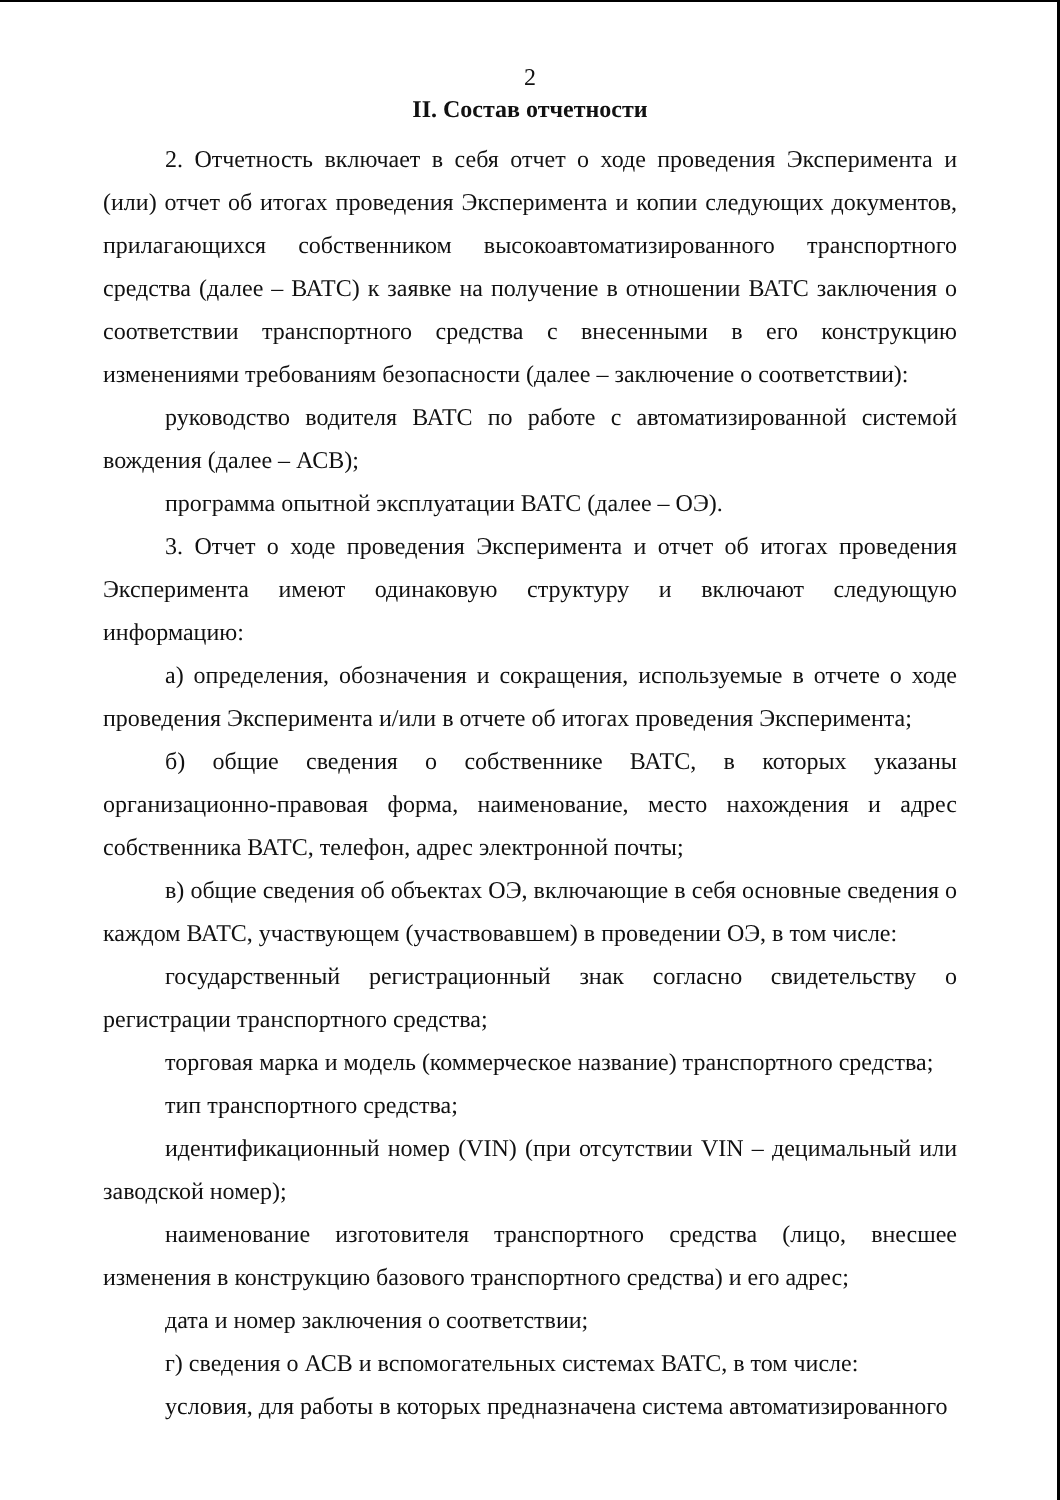2
II. Состав отчетности
2. Отчетность включает в себя отчет о ходе проведения Эксперимента и (или) отчет об итогах проведения Эксперимента и копии следующих документов, прилагающихся собственником высокоавтоматизированного транспортного средства (далее – ВАТС) к заявке на получение в отношении ВАТС заключения о соответствии транспортного средства с внесенными в его конструкцию изменениями требованиям безопасности (далее – заключение о соответствии):
руководство водителя ВАТС по работе с автоматизированной системой вождения (далее – АСВ);
программа опытной эксплуатации ВАТС (далее – ОЭ).
3. Отчет о ходе проведения Эксперимента и отчет об итогах проведения Эксперимента имеют одинаковую структуру и включают следующую информацию:
а) определения, обозначения и сокращения, используемые в отчете о ходе проведения Эксперимента и/или в отчете об итогах проведения Эксперимента;
б) общие сведения о собственнике ВАТС, в которых указаны организационно-правовая форма, наименование, место нахождения и адрес собственника ВАТС, телефон, адрес электронной почты;
в) общие сведения об объектах ОЭ, включающие в себя основные сведения о каждом ВАТС, участвующем (участвовавшем) в проведении ОЭ, в том числе:
государственный регистрационный знак согласно свидетельству о регистрации транспортного средства;
торговая марка и модель (коммерческое название) транспортного средства;
тип транспортного средства;
идентификационный номер (VIN) (при отсутствии VIN – децимальный или заводской номер);
наименование изготовителя транспортного средства (лицо, внесшее изменения в конструкцию базового транспортного средства) и его адрес;
дата и номер заключения о соответствии;
г) сведения о АСВ и вспомогательных системах ВАТС, в том числе:
условия, для работы в которых предназначена система автоматизированного